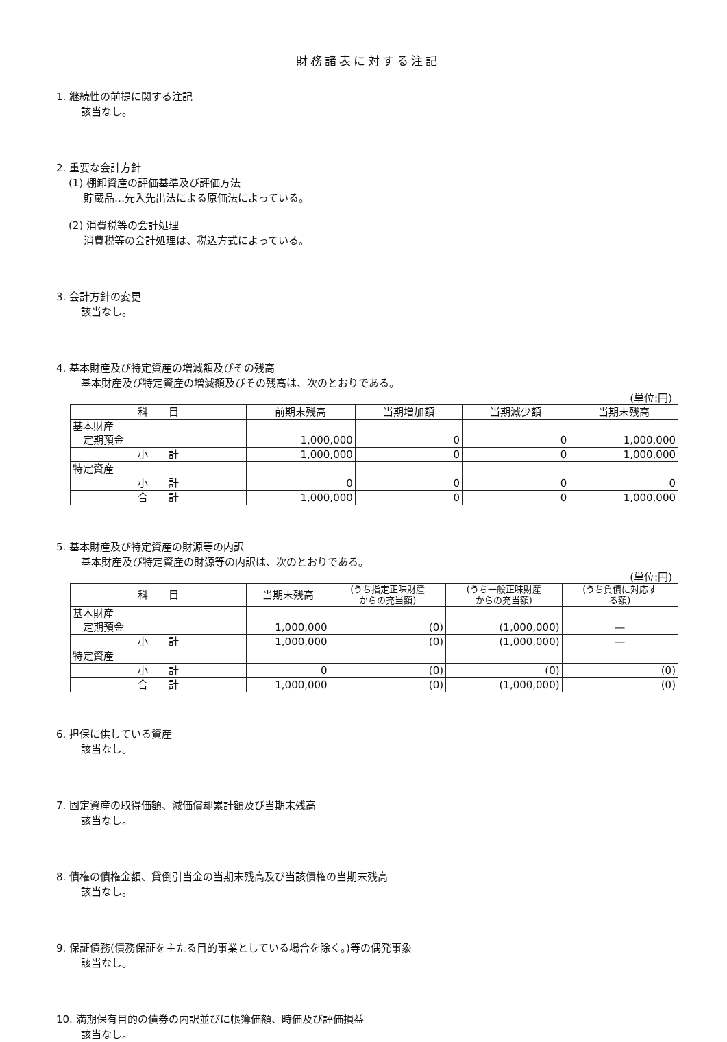財務諸表に対する注記
1. 継続性の前提に関する注記
該当なし。
2. 重要な会計方針
(1) 棚卸資産の評価基準及び評価方法
貯蔵品…先入先出法による原価法によっている。
(2) 消費税等の会計処理
消費税等の会計処理は、税込方式によっている。
3. 会計方針の変更
該当なし。
4. 基本財産及び特定資産の増減額及びその残高
基本財産及び特定資産の増減額及びその残高は、次のとおりである。
(単位:円)
| 科 目 | 前期末残高 | 当期増加額 | 当期減少額 | 当期末残高 |
| --- | --- | --- | --- | --- |
| 基本財産 定期預金 | 1,000,000 | 0 | 0 | 1,000,000 |
| 小 計 | 1,000,000 | 0 | 0 | 1,000,000 |
| 特定資産 | | | | |
| 小 計 | 0 | 0 | 0 | 0 |
| 合 計 | 1,000,000 | 0 | 0 | 1,000,000 |
5. 基本財産及び特定資産の財源等の内訳
基本財産及び特定資産の財源等の内訳は、次のとおりである。
(単位:円)
| 科 目 | 当期末残高 | (うち指定正味財産 からの充当額) | (うち一般正味財産 からの充当額) | (うち負債に対応す る額) |
| --- | --- | --- | --- | --- |
| 基本財産 定期預金 | 1,000,000 | (0) | (1,000,000) | — |
| 小 計 | 1,000,000 | (0) | (1,000,000) | — |
| 特定資産 | | | | |
| 小 計 | 0 | (0) | (0) | (0) |
| 合 計 | 1,000,000 | (0) | (1,000,000) | (0) |
6. 担保に供している資産
該当なし。
7. 固定資産の取得価額、減価償却累計額及び当期末残高
該当なし。
8. 債権の債権金額、貸倒引当金の当期末残高及び当該債権の当期末残高
該当なし。
9. 保証債務(債務保証を主たる目的事業としている場合を除く。)等の偶発事象
該当なし。
10. 満期保有目的の債券の内訳並びに帳簿価額、時価及び評価損益
該当なし。